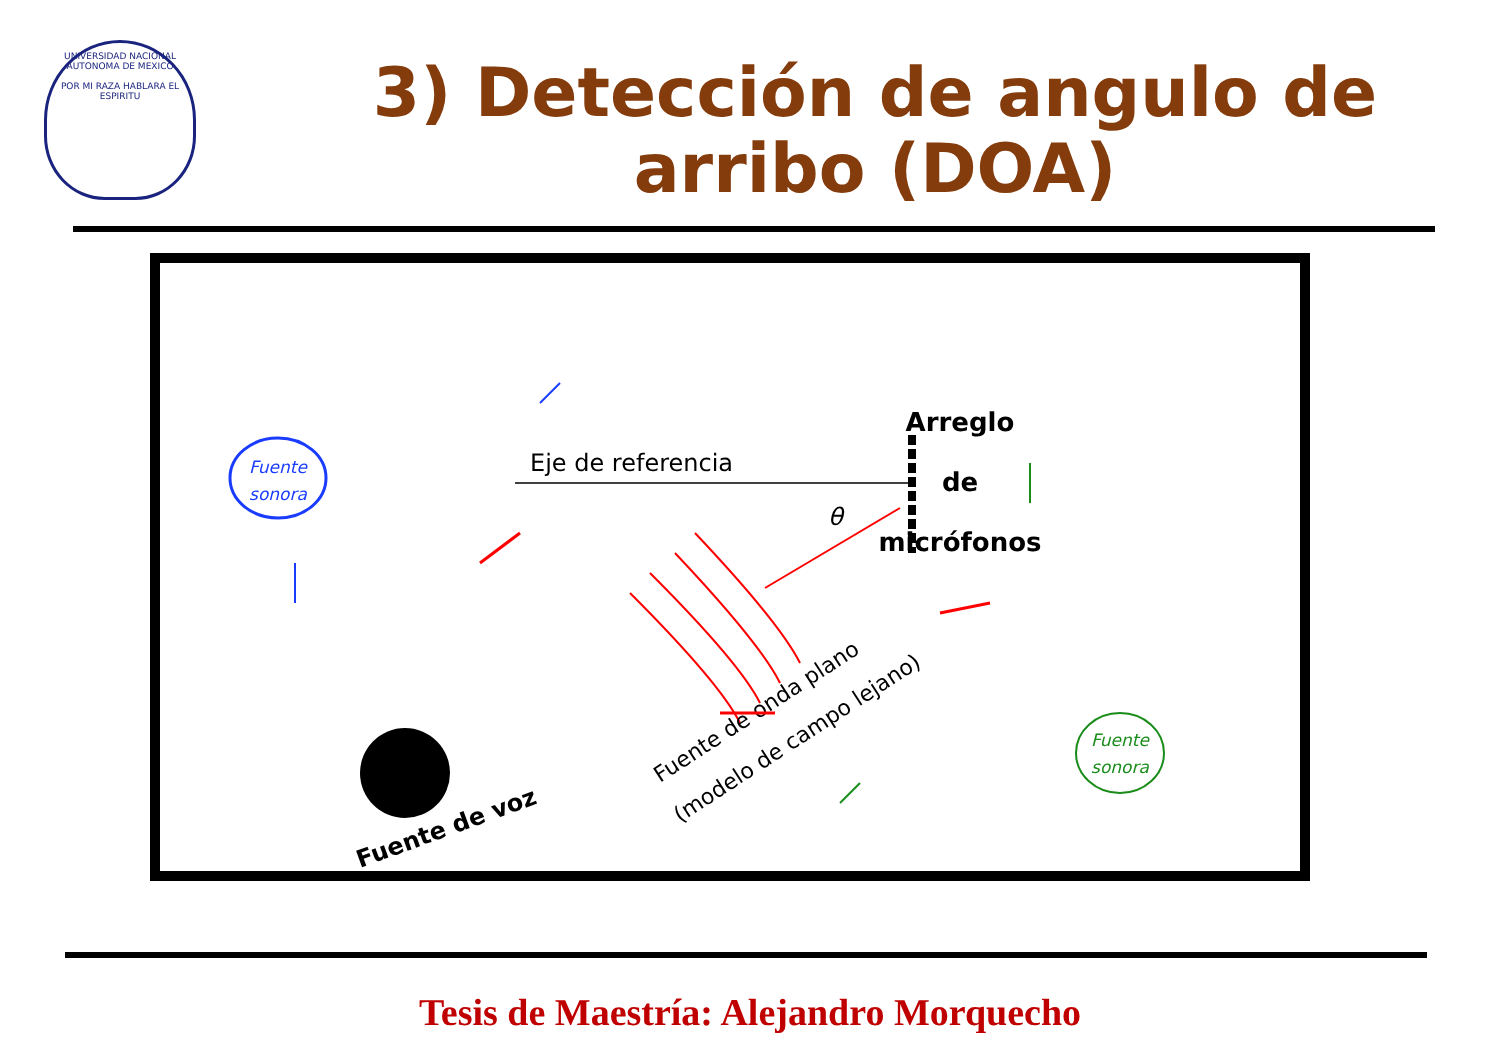UNIVERSIDAD NACIONAL AUTONOMA DE MEXICO
POR MI RAZA HABLARA EL ESPIRITU
3) Detección de angulo de arribo (DOA)
Fuente
sonora
Fuente
sonora
Eje de referencia
θ
Arreglo
de
micrófonos
Fuente de onda plano
(modelo de campo lejano)
Fuente de voz
Tesis de Maestría: Alejandro Morquecho